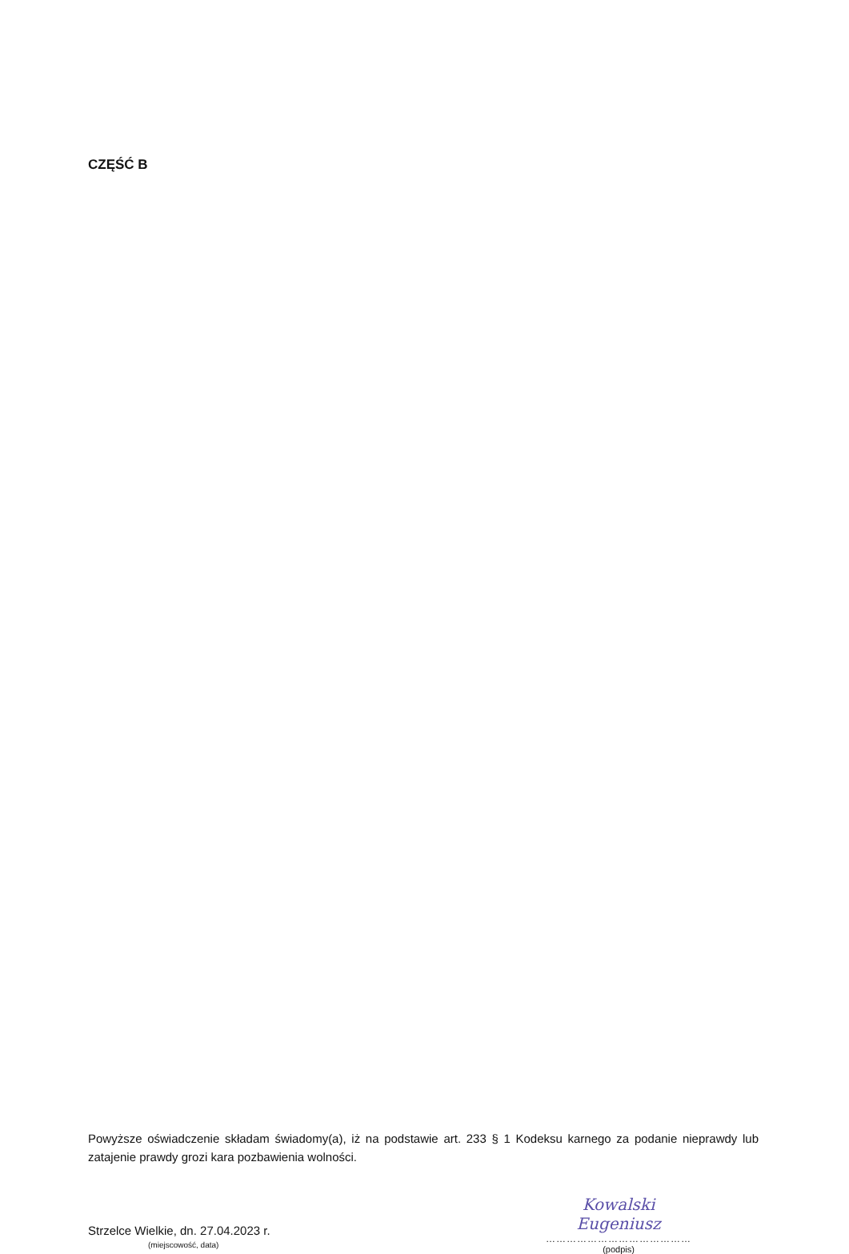CZĘŚĆ B
Powyższe oświadczenie składam świadomy(a), iż na podstawie art. 233 § 1 Kodeksu karnego za podanie nieprawdy lub zatajenie prawdy grozi kara pozbawienia wolności.
Strzelce Wielkie, dn. 27.04.2023 r.
(miejscowość, data)
Kowalski Eugeniusz
……………………………………
(podpis)